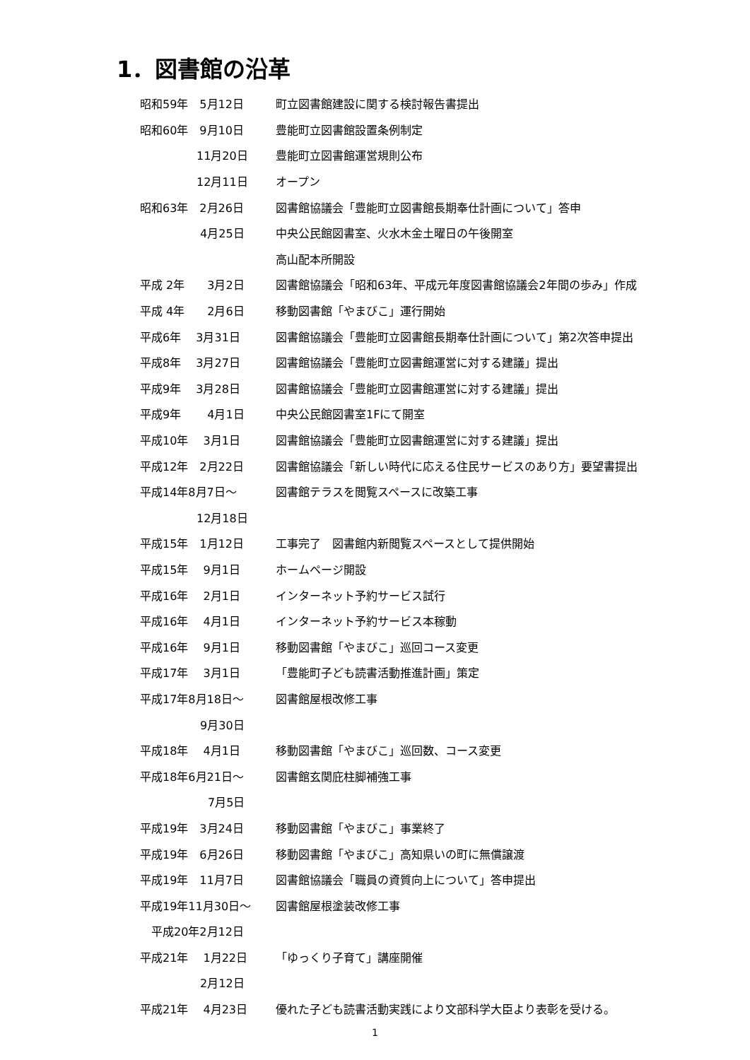1．図書館の沿革
昭和59年　5月12日 町立図書館建設に関する検討報告書提出
昭和60年　9月10日 豊能町立図書館設置条例制定
　　　　　11月20日 豊能町立図書館運営規則公布
　　　　　12月11日 オープン
昭和63年　2月26日 図書館協議会「豊能町立図書館長期奉仕計画について」答申
　　　　　 4月25日 中央公民館図書室、火水木金土曜日の午後開室
高山配本所開設
平成 2年　　3月2日 図書館協議会「昭和63年、平成元年度図書館協議会2年間の歩み」作成
平成 4年　　2月6日 移動図書館「やまびこ」運行開始
平成6年　 3月31日 図書館協議会「豊能町立図書館長期奉仕計画について」第2次答申提出
平成8年　 3月27日 図書館協議会「豊能町立図書館運営に対する建議」提出
平成9年　 3月28日 図書館協議会「豊能町立図書館運営に対する建議」提出
平成9年　　 4月1日 中央公民館図書室1Fにて開室
平成10年　 3月1日 図書館協議会「豊能町立図書館運営に対する建議」提出
平成12年　2月22日 図書館協議会「新しい時代に応える住民サービスのあり方」要望書提出
平成14年8月7日～ 図書館テラスを閲覧スペースに改築工事
　　　　　12月18日
平成15年　1月12日 工事完了　図書館内新閲覧スペースとして提供開始
平成15年　 9月1日 ホームページ開設
平成16年　 2月1日 インターネット予約サービス試行
平成16年　 4月1日 インターネット予約サービス本稼動
平成16年　 9月1日 移動図書館「やまびこ」巡回コース変更
平成17年　 3月1日 「豊能町子ども読書活動推進計画」策定
平成17年8月18日～ 図書館屋根改修工事
　　　　　 9月30日
平成18年　 4月1日 移動図書館「やまびこ」巡回数、コース変更
平成18年6月21日～ 図書館玄関庇柱脚補強工事
　　　　　　7月5日
平成19年　3月24日 移動図書館「やまびこ」事業終了
平成19年　6月26日 移動図書館「やまびこ」高知県いの町に無償譲渡
平成19年　11月7日 図書館協議会「職員の資質向上について」答申提出
平成19年11月30日～ 図書館屋根塗装改修工事
　平成20年2月12日
平成21年　 1月22日 「ゆっくり子育て」講座開催
　　　　　 2月12日
平成21年　 4月23日 優れた子ども読書活動実践により文部科学大臣より表彰を受ける。
1